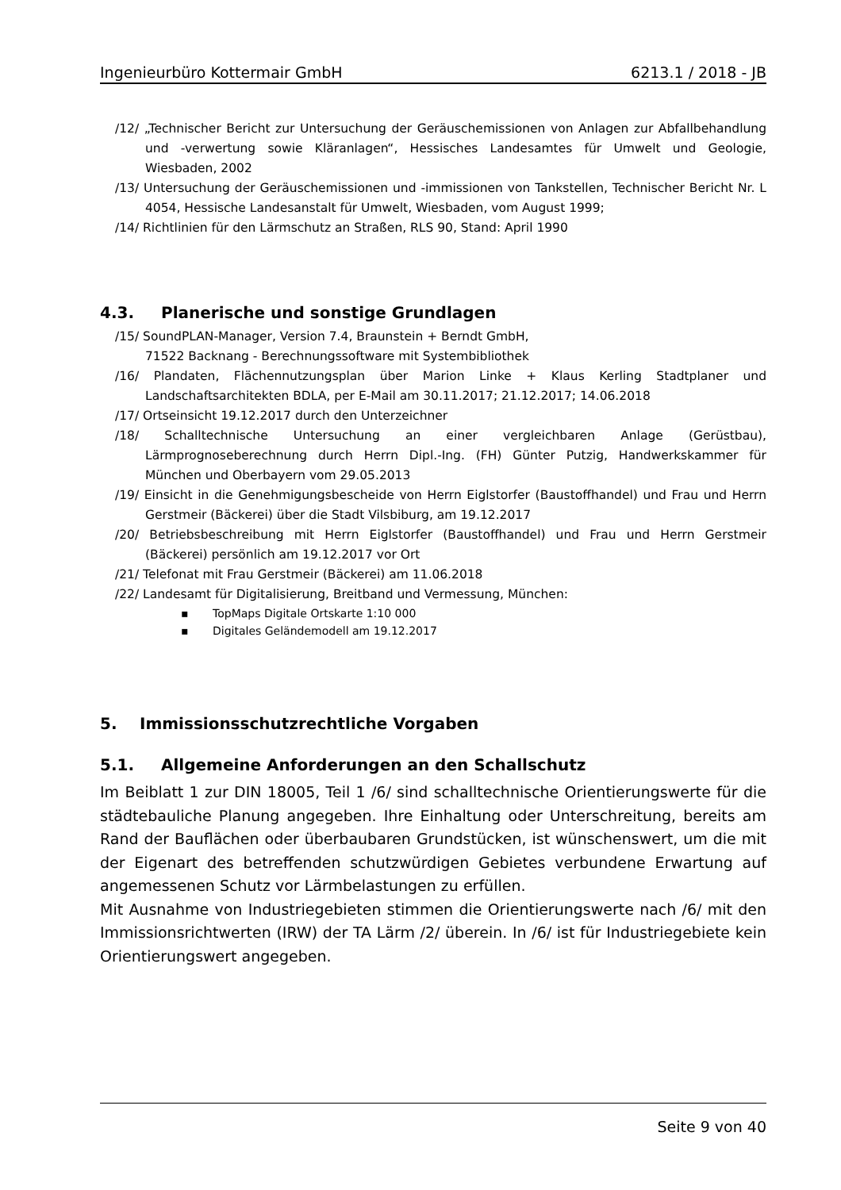Ingenieurbüro Kottermair GmbH 6213.1 / 2018 - JB
/12/ „Technischer Bericht zur Untersuchung der Geräuschemissionen von Anlagen zur Abfallbehandlung und -verwertung sowie Kläranlagen“, Hessisches Landesamtes für Umwelt und Geologie, Wiesbaden, 2002
/13/ Untersuchung der Geräuschemissionen und -immissionen von Tankstellen, Technischer Bericht Nr. L 4054, Hessische Landesanstalt für Umwelt, Wiesbaden, vom August 1999;
/14/ Richtlinien für den Lärmschutz an Straßen, RLS 90, Stand: April 1990
4.3. Planerische und sonstige Grundlagen
/15/ SoundPLAN-Manager, Version 7.4, Braunstein + Berndt GmbH,
71522 Backnang - Berechnungssoftware mit Systembibliothek
/16/ Plandaten, Flächennutzungsplan über Marion Linke + Klaus Kerling Stadtplaner und Landschaftsarchitekten BDLA, per E-Mail am 30.11.2017; 21.12.2017; 14.06.2018
/17/ Ortseinsicht 19.12.2017 durch den Unterzeichner
/18/ Schalltechnische Untersuchung an einer vergleichbaren Anlage (Gerüstbau), Lärmprognoseberechnung durch Herrn Dipl.-Ing. (FH) Günter Putzig, Handwerkskammer für München und Oberbayern vom 29.05.2013
/19/ Einsicht in die Genehmigungsbescheide von Herrn Eiglstorfer (Baustoffhandel) und Frau und Herrn Gerstmeir (Bäckerei) über die Stadt Vilsbiburg, am 19.12.2017
/20/ Betriebsbeschreibung mit Herrn Eiglstorfer (Baustoffhandel) und Frau und Herrn Gerstmeir (Bäckerei) persönlich am 19.12.2017 vor Ort
/21/ Telefonat mit Frau Gerstmeir (Bäckerei) am 11.06.2018
/22/ Landesamt für Digitalisierung, Breitband und Vermessung, München:
▪ TopMaps Digitale Ortskarte 1:10 000
▪ Digitales Geländemodell am 19.12.2017
5. Immissionsschutzrechtliche Vorgaben
5.1. Allgemeine Anforderungen an den Schallschutz
Im Beiblatt 1 zur DIN 18005, Teil 1 /6/ sind schalltechnische Orientierungswerte für die städtebauliche Planung angegeben. Ihre Einhaltung oder Unterschreitung, bereits am Rand der Bauflächen oder überbaubaren Grundstücken, ist wünschenswert, um die mit der Eigenart des betreffenden schutzwürdigen Gebietes verbundene Erwartung auf angemessenen Schutz vor Lärmbelastungen zu erfüllen.
Mit Ausnahme von Industriegebieten stimmen die Orientierungswerte nach /6/ mit den Immissionsrichtwerten (IRW) der TA Lärm /2/ überein. In /6/ ist für Industriegebiete kein Orientierungswert angegeben.
Seite 9 von 40